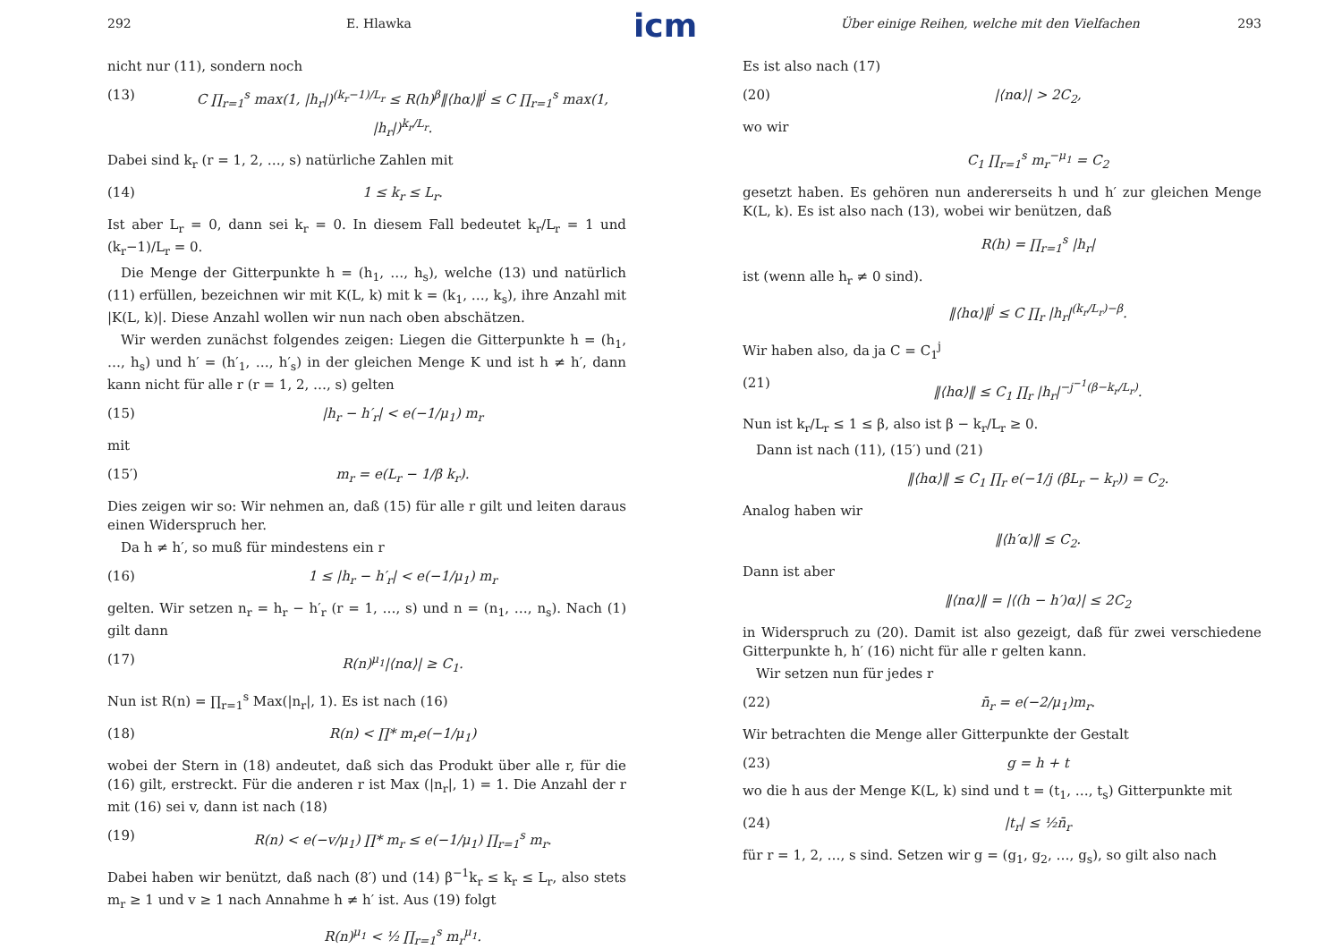icm
292 E. Hlawka
nicht nur (11), sondern noch
(13) C ∏<sub>r=1</sub><sup>s</sup> max(1, |h<sub>r</sub>|)<sup>(k<sub>r</sub>−1)/L<sub>r</sub></sup> ≤ R(h)<sup>β</sup>‖⟨hα⟩‖<sup>j</sup> ≤ C ∏<sub>r=1</sub><sup>s</sup> max(1, |h<sub>r</sub>|)<sup>k<sub>r</sub>/L<sub>r</sub></sup>.
Dabei sind k<sub>r</sub> (r = 1, 2, …, s) natürliche Zahlen mit
(14) 1 ≤ k<sub>r</sub> ≤ L<sub>r</sub>.
Ist aber L<sub>r</sub> = 0, dann sei k<sub>r</sub> = 0. In diesem Fall bedeutet k<sub>r</sub>/L<sub>r</sub> = 1 und (k<sub>r</sub>−1)/L<sub>r</sub> = 0.
 Die Menge der Gitterpunkte h = (h<sub>1</sub>, …, h<sub>s</sub>), welche (13) und natürlich (11) erfüllen, bezeichnen wir mit K(L, k) mit k = (k<sub>1</sub>, …, k<sub>s</sub>), ihre Anzahl mit |K(L, k)|. Diese Anzahl wollen wir nun nach oben abschätzen.
 Wir werden zunächst folgendes zeigen: Liegen die Gitterpunkte h = (h<sub>1</sub>, …, h<sub>s</sub>) und h′ = (h′<sub>1</sub>, …, h′<sub>s</sub>) in der gleichen Menge K und ist h ≠ h′, dann kann nicht für alle r (r = 1, 2, …, s) gelten
(15) |h<sub>r</sub> − h′<sub>r</sub>| < e(−1/μ<sub>1</sub>) m<sub>r</sub>
mit
(15′) m<sub>r</sub> = e(L<sub>r</sub> − 1/β k<sub>r</sub>).
Dies zeigen wir so: Wir nehmen an, daß (15) für alle r gilt und leiten daraus einen Widerspruch her.
 Da h ≠ h′, so muß für mindestens ein r
(16) 1 ≤ |h<sub>r</sub> − h′<sub>r</sub>| < e(−1/μ<sub>1</sub>) m<sub>r</sub>
gelten. Wir setzen n<sub>r</sub> = h<sub>r</sub> − h′<sub>r</sub> (r = 1, …, s) und n = (n<sub>1</sub>, …, n<sub>s</sub>). Nach (1) gilt dann
(17) R(n)<sup>μ<sub>1</sub></sup>|⟨nα⟩| ≥ C<sub>1</sub>.
Nun ist R(n) = ∏<sub>r=1</sub><sup>s</sup> Max(|n<sub>r</sub>|, 1). Es ist nach (16)
(18) R(n) < ∏* m<sub>r</sub>e(−1/μ<sub>1</sub>)
wobei der Stern in (18) andeutet, daß sich das Produkt über alle r, für die (16) gilt, erstreckt. Für die anderen r ist Max (|n<sub>r</sub>|, 1) = 1. Die Anzahl der r mit (16) sei v, dann ist nach (18)
(19) R(n) < e(−v/μ<sub>1</sub>) ∏* m<sub>r</sub> ≤ e(−1/μ<sub>1</sub>) ∏<sub>r=1</sub><sup>s</sup> m<sub>r</sub>.
Dabei haben wir benützt, daß nach (8′) und (14) β<sup>−1</sup>k<sub>r</sub> ≤ k<sub>r</sub> ≤ L<sub>r</sub>, also stets m<sub>r</sub> ≥ 1 und v ≥ 1 nach Annahme h ≠ h′ ist. Aus (19) folgt
R(n)<sup>μ<sub>1</sub></sup> < ½ ∏<sub>r=1</sub><sup>s</sup> m<sub>r</sub><sup>μ<sub>1</sub></sup>.
Über einige Reihen, welche mit den Vielfachen 293
Es ist also nach (17)
(20) |⟨nα⟩| > 2C<sub>2</sub>,
wo wir
C<sub>1</sub> ∏<sub>r=1</sub><sup>s</sup> m<sub>r</sub><sup>−μ<sub>1</sub></sup> = C<sub>2</sub>
gesetzt haben. Es gehören nun andererseits h und h′ zur gleichen Menge K(L, k). Es ist also nach (13), wobei wir benützen, daß
R(h) = ∏<sub>r=1</sub><sup>s</sup> |h<sub>r</sub>|
ist (wenn alle h<sub>r</sub> ≠ 0 sind).
‖⟨hα⟩‖<sup>j</sup> ≤ C ∏<sub>r</sub> |h<sub>r</sub>|<sup>(k<sub>r</sub>/L<sub>r</sub>)−β</sup>.
Wir haben also, da ja C = C<sub>1</sub><sup>j</sup>
(21) ‖⟨hα⟩‖ ≤ C<sub>1</sub> ∏<sub>r</sub> |h<sub>r</sub>|<sup>−j<sup>−1</sup>(β−k<sub>r</sub>/L<sub>r</sub>)</sup>.
Nun ist k<sub>r</sub>/L<sub>r</sub> ≤ 1 ≤ β, also ist β − k<sub>r</sub>/L<sub>r</sub> ≥ 0.
 Dann ist nach (11), (15′) und (21)
‖⟨hα⟩‖ ≤ C<sub>1</sub> ∏<sub>r</sub> e(−1/j (βL<sub>r</sub> − k<sub>r</sub>)) = C<sub>2</sub>.
Analog haben wir
‖⟨h′α⟩‖ ≤ C<sub>2</sub>.
Dann ist aber
‖⟨nα⟩‖ = |⟨(h − h′)α⟩| ≤ 2C<sub>2</sub>
in Widerspruch zu (20). Damit ist also gezeigt, daß für zwei verschiedene Gitterpunkte h, h′ (16) nicht für alle r gelten kann.
 Wir setzen nun für jedes r
(22) n̄<sub>r</sub> = e(−2/μ<sub>1</sub>)m<sub>r</sub>.
Wir betrachten die Menge aller Gitterpunkte der Gestalt
(23) g = h + t
wo die h aus der Menge K(L, k) sind und t = (t<sub>1</sub>, …, t<sub>s</sub>) Gitterpunkte mit
(24) |t<sub>r</sub>| ≤ ½n̄<sub>r</sub>
für r = 1, 2, …, s sind. Setzen wir g = (g<sub>1</sub>, g<sub>2</sub>, …, g<sub>s</sub>), so gilt also nach